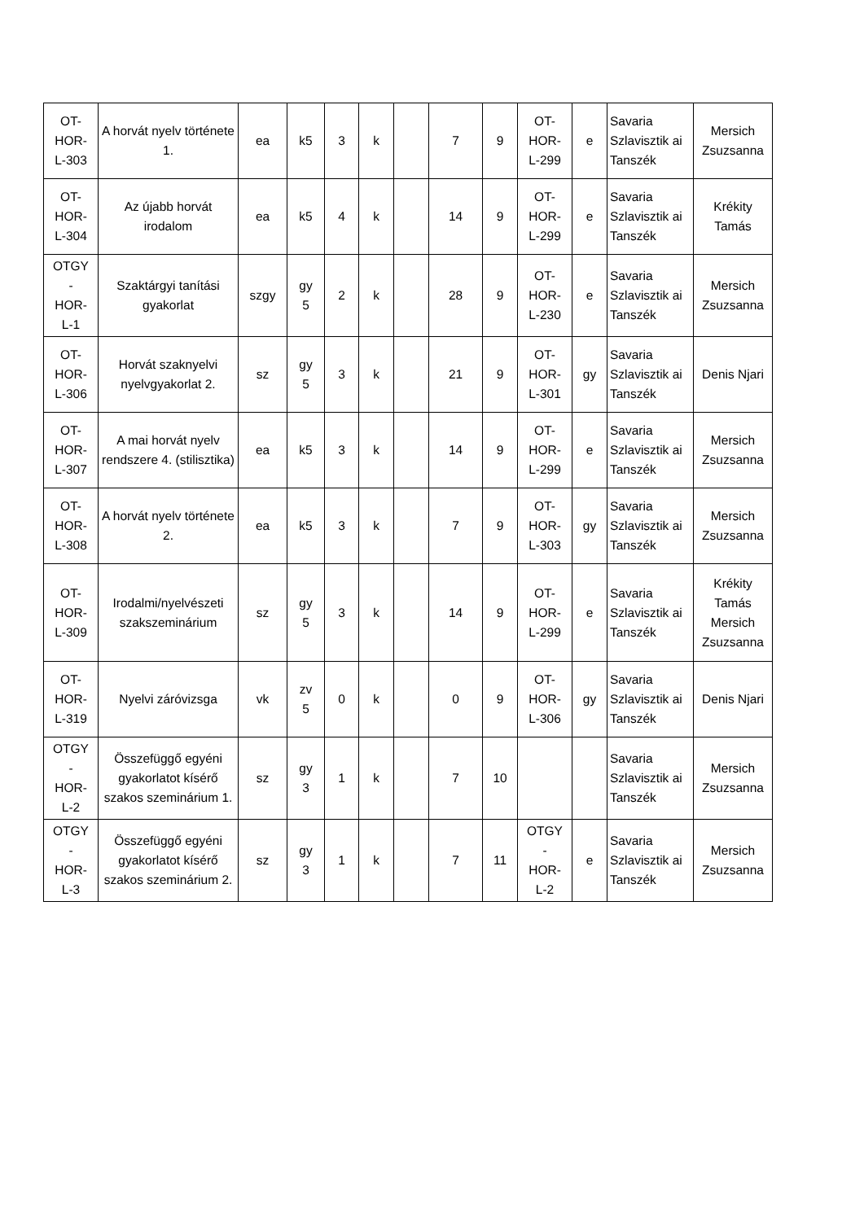| OT- HOR- L-303 | A horvát nyelv története 1. | ea | k5 | 3 | k | | 7 | 9 | OT- HOR- L-299 | e | Savaria Szlavisztik ai Tanszék | Mersich Zsuzsanna |
| OT- HOR- L-304 | Az újabb horvát irodalom | ea | k5 | 4 | k | | 14 | 9 | OT- HOR- L-299 | e | Savaria Szlavisztik ai Tanszék | Krékity Tamás |
| OTGY - HOR- L-1 | Szaktárgyi tanítási gyakorlat | szgy | gy 5 | 2 | k | | 28 | 9 | OT- HOR- L-230 | e | Savaria Szlavisztik ai Tanszék | Mersich Zsuzsanna |
| OT- HOR- L-306 | Horvát szaknyelvi nyelvgyakorlat 2. | sz | gy 5 | 3 | k | | 21 | 9 | OT- HOR- L-301 | gy | Savaria Szlavisztik ai Tanszék | Denis Njari |
| OT- HOR- L-307 | A mai horvát nyelv rendszere 4. (stilisztika) | ea | k5 | 3 | k | | 14 | 9 | OT- HOR- L-299 | e | Savaria Szlavisztik ai Tanszék | Mersich Zsuzsanna |
| OT- HOR- L-308 | A horvát nyelv története 2. | ea | k5 | 3 | k | | 7 | 9 | OT- HOR- L-303 | gy | Savaria Szlavisztik ai Tanszék | Mersich Zsuzsanna |
| OT- HOR- L-309 | Irodalmi/nyelvészeti szakszeminárium | sz | gy 5 | 3 | k | | 14 | 9 | OT- HOR- L-299 | e | Savaria Szlavisztik ai Tanszék | Krékity Tamás Mersich Zsuzsanna |
| OT- HOR- L-319 | Nyelvi záróvizsga | vk | zv 5 | 0 | k | | 0 | 9 | OT- HOR- L-306 | gy | Savaria Szlavisztik ai Tanszék | Denis Njari |
| OTGY - HOR- L-2 | Összefüggő egyéni gyakorlatot kísérő szakos szeminárium 1. | sz | gy 3 | 1 | k | | 7 | 10 | | | Savaria Szlavisztik ai Tanszék | Mersich Zsuzsanna |
| OTGY - HOR- L-3 | Összefüggő egyéni gyakorlatot kísérő szakos szeminárium 2. | sz | gy 3 | 1 | k | | 7 | 11 | OTGY - HOR- L-2 | e | Savaria Szlavisztik ai Tanszék | Mersich Zsuzsanna |